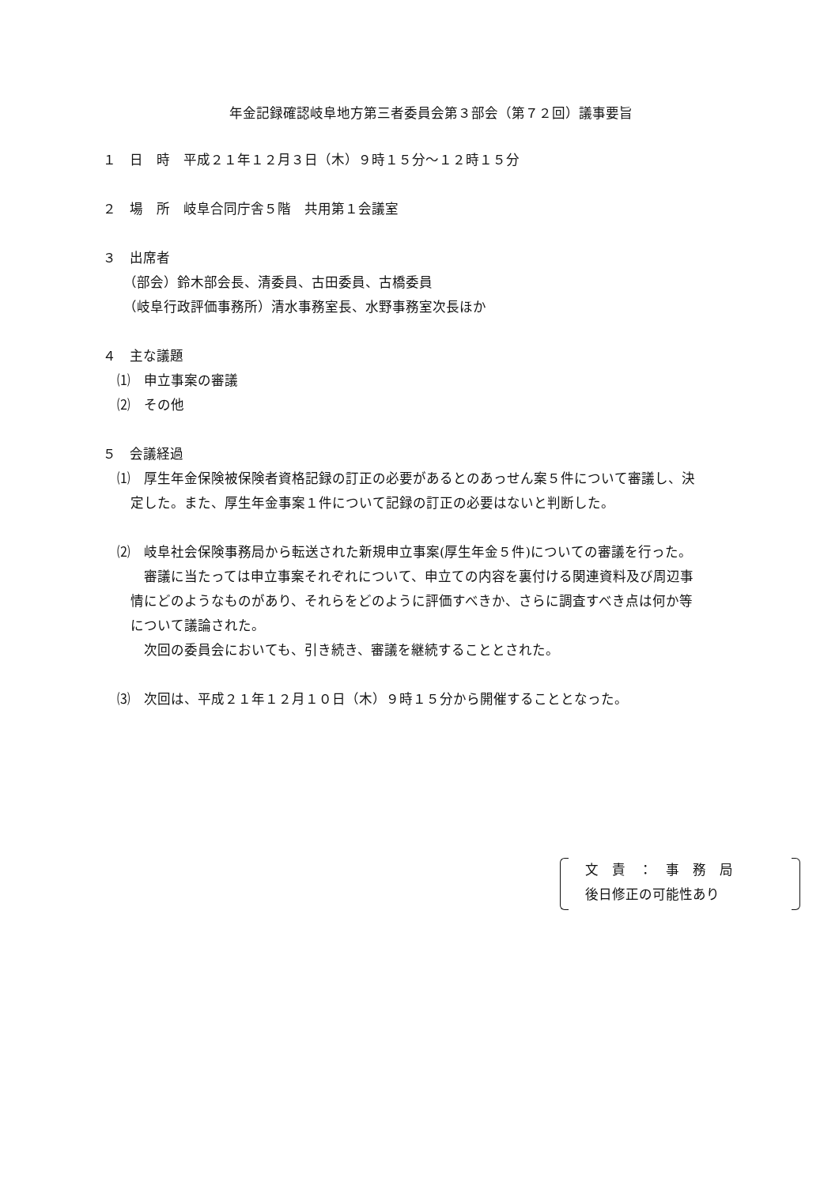年金記録確認岐阜地方第三者委員会第３部会（第７２回）議事要旨
１　日　時　平成２１年１２月３日（木）９時１５分～１２時１５分
２　場　所　岐阜合同庁舎５階　共用第１会議室
３　出席者
（部会）鈴木部会長、清委員、古田委員、古橋委員
（岐阜行政評価事務所）清水事務室長、水野事務室次長ほか
４　主な議題
⑴　申立事案の審議
⑵　その他
５　会議経過
⑴　厚生年金保険被保険者資格記録の訂正の必要があるとのあっせん案５件について審議し、決
　定した。また、厚生年金事案１件について記録の訂正の必要はないと判断した。
⑵　岐阜社会保険事務局から転送された新規申立事案(厚生年金５件)についての審議を行った。
　　審議に当たっては申立事案それぞれについて、申立ての内容を裏付ける関連資料及び周辺事
　情にどのようなものがあり、それらをどのように評価すべきか、さらに調査すべき点は何か等
　について議論された。
　　次回の委員会においても、引き続き、審議を継続することとされた。
⑶　次回は、平成２１年１２月１０日（木）９時１５分から開催することとなった。
文　責　：　事　務　局
後日修正の可能性あり